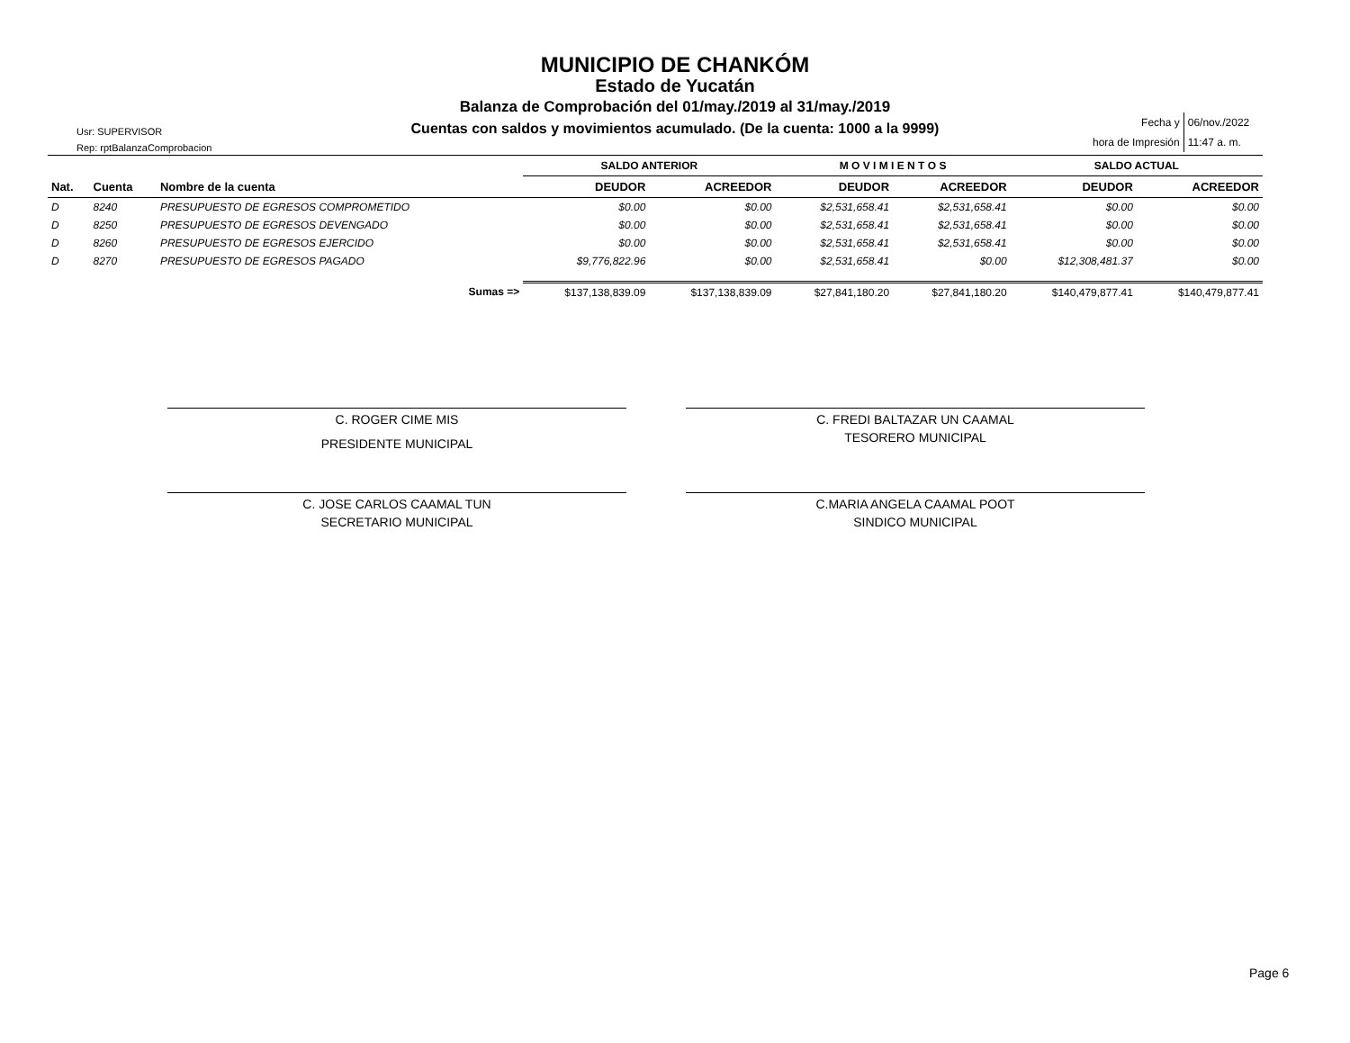MUNICIPIO DE CHANKÓM
Estado de Yucatán
Balanza de Comprobación del 01/may./2019 al 31/may./2019
Cuentas con saldos y movimientos acumulado. (De la cuenta: 1000 a la 9999)
Usr: SUPERVISOR
Rep: rptBalanzaComprobacion
| Fecha y | 06/nov./2022 |
| hora de Impresión | 11:47 a. m. |
| | | | SALDO ANTERIOR | | M O V I M I E N T O S | | SALDO ACTUAL | |
| --- | --- | --- | --- | --- | --- | --- | --- | --- |
| Nat. | Cuenta | Nombre de la cuenta | DEUDOR | ACREEDOR | DEUDOR | ACREEDOR | DEUDOR | ACREEDOR |
| D | 8240 | PRESUPUESTO DE EGRESOS COMPROMETIDO | $0.00 | $0.00 | $2,531,658.41 | $2,531,658.41 | $0.00 | $0.00 |
| D | 8250 | PRESUPUESTO DE EGRESOS DEVENGADO | $0.00 | $0.00 | $2,531,658.41 | $2,531,658.41 | $0.00 | $0.00 |
| D | 8260 | PRESUPUESTO DE EGRESOS EJERCIDO | $0.00 | $0.00 | $2,531,658.41 | $2,531,658.41 | $0.00 | $0.00 |
| D | 8270 | PRESUPUESTO DE EGRESOS PAGADO | $9,776,822.96 | $0.00 | $2,531,658.41 | $0.00 | $12,308,481.37 | $0.00 |
| Sumas => | | | $137,138,839.09 | $137,138,839.09 | $27,841,180.20 | $27,841,180.20 | $140,479,877.41 | $140,479,877.41 |
C. ROGER CIME MIS
PRESIDENTE MUNICIPAL
C. FREDI BALTAZAR UN CAAMAL
TESORERO MUNICIPAL
C. JOSE CARLOS CAAMAL TUN
SECRETARIO MUNICIPAL
C.MARIA ANGELA CAAMAL POOT
SINDICO MUNICIPAL
Page 6